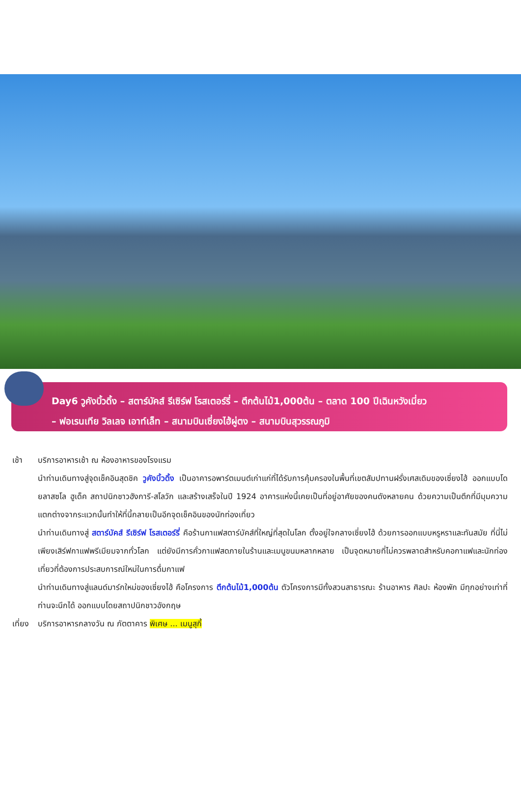Day6 วูคังบิ้วดิ้ง – สตาร์บัคส์ รีเซิร์ฟ โรสเตอร์รี่ – ตึกต้นไม้1,000ต้น – ตลาด 100 ปีเฉินหวังเมี่ยว
– ฟอเรนเทีย วิลเลจ เอาท์เล็ท – สนามบินเซี่ยงไฮ้ผู่ตง – สนามบินสุวรรณภูมิ
เช้า บริการอาหารเช้า ณ ห้องอาหารของโรงแรม
นำท่านเดินทางสู่จุดเช็คอินสุดชิค วูคังบิ้วดิ้ง เป็นอาคารอพาร์ตเมนต์เก่าแก่ที่ได้รับการคุ้มครองในพื้นที่เขตสัมปทานฝรั่งเศสเดิมของเซี่ยงไฮ้ ออกแบบโดยลาสซโล ฮูเด็ค สถาปนิกชาวฮังการี-สโลวัก และสร้างเสร็จในปี 1924 อาคารแห่งนี้เคยเป็นที่อยู่อาศัยของคนดังหลายคน ด้วยความเป็นตึกที่มีมุมความแตกต่างจากระแวกนั้นทำให้ที่นี้กลายเป็นอีกจุดเช็คอินของนักท่องเที่ยว
นำท่านเดินทางสู่ สตาร์บัคส์ รีเซิร์ฟ โรสเตอร์รี่ คือร้านกาแฟสตาร์บัคส์ที่ใหญ่ที่สุดในโลก ตั้งอยู่ใจกลางเซี่ยงไฮ้ ด้วยการออกแบบหรูหราและทันสมัย ที่นี่ไม่เพียงเสิร์ฟกาแฟพรีเมียมจากทั่วโลก แต่ยังมีการคั่วกาแฟสดภายในร้านและเมนูขนมหลากหลาย เป็นจุดหมายที่ไม่ควรพลาดสำหรับคอกาแฟและนักท่องเที่ยวที่ต้องการประสบการณ์ใหม่ในการดื่มกาแฟ
นำท่านเดินทางสู่แลนด์มาร์กใหม่ของเซี่ยงไฮ้ คือโครงการ ตึกต้นไม้1,000ต้น ตัวโครงการมีทั้งสวนสาธารณะ ร้านอาหาร ศิลปะ ห้องพัก มีทุกอย่างเท่าที่ท่านจะนึกได้ ออกแบบโดยสถาปนิกชาวอังกฤษ
เที่ยง
บริการอาหารกลางวัน ณ ภัตตาคาร พิเศษ ... เมนูสุกี้